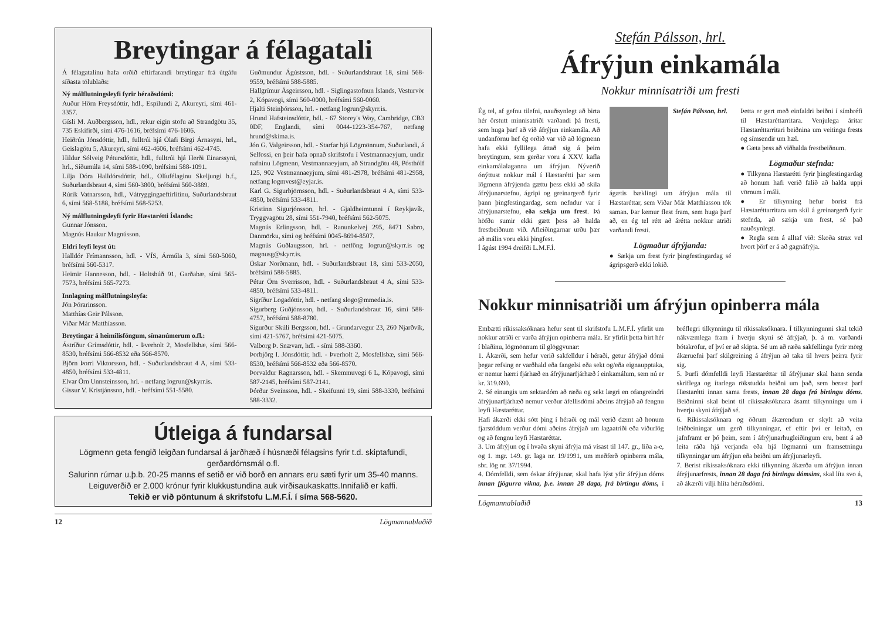Breytingar á félagatali
Á félagatalinu hafa orðið eftirfarandi breytingar frá útgáfu síðasta tölublaðs:
Ný málflutningsleyfi fyrir héraðsdómi:
Auður Hörn Freysdóttir, hdl., Espilundi 2, Akureyri, sími 461-3357.
Gísli M. Auðbergsson, hdl., rekur eigin stofu að Strandgötu 35, 735 Eskifirði, sími 476-1616, bréfsími 476-1606.
Heiðrún Jónsdóttir, hdl., fulltrúi hjá Ólafi Birgi Árnasyni, hrl., Geislagötu 5, Akureyri, sími 462-4606, bréfsími 462-4745.
Hildur Sólveig Pétursdóttir, hdl., fulltrúi hjá Herði Einarssyni, hrl., Síðumúla 14, sími 588-1090, bréfsími 588-1091.
Lilja Dóra Halldórsdóttir, hdl., Olíufélaginu Skeljungi h.f., Suðurlandsbraut 4, sími 560-3800, bréfsími 560-3889.
Rúrik Vatnarsson, hdl., Vátryggingaeftirlitinu, Suðurlandsbraut 6, sími 568-5188, bréfsími 568-5253.
Ný málflutningsleyfi fyrir Hæstarétti Íslands:
Gunnar Jónsson.
Magnús Haukur Magnússon.
Eldri leyfi leyst út:
Halldór Frímannsson, hdl. - VÍS, Ármúla 3, sími 560-5060, bréfsími 560-5317.
Heimir Hannesson, hdl. - Holtsbúð 91, Garðabæ, sími 565-7573, bréfsími 565-7273.
Innlagning málflutningsleyfa:
Jón Þórarinsson.
Matthías Geir Pálsson.
Viðar Már Matthíasson.
Breytingar á heimilisföngum, símanúmerum o.fl.:
Ástríður Grímsdóttir, hdl. - Þverholt 2, Mosfellsbæ, sími 566-8530, bréfsími 566-8532 eða 566-8570.
Björn Þorri Viktorsson, hdl. - Suðurlandsbraut 4 A, sími 533-4850, bréfsími 533-4811.
Elvar Örn Unnsteinsson, hrl. - netfang logrun@skyrr.is.
Gissur V. Kristjánsson, hdl. - bréfsími 551-5580.
Guðmundur Ágústsson, hdl. - Suðurlandsbraut 18, sími 568-9559, bréfsími 588-5885.
Hallgrímur Ásgeirsson, hdl. - Siglingastofnun Íslands, Vesturvör 2, Kópavogi, sími 560-0000, bréfsími 560-0060.
Hjalti Steinþórsson, hrl. - netfang logrun@skyrr.is.
Hrund Hafsteinsdóttir, hdl. - 67 Storey's Way, Cambridge, CB3 0DF, Englandi, sími 0044-1223-354-767, netfang hrund@skima.is.
Jón G. Valgeirsson, hdl. - Starfar hjá Lögmönnum, Suðurlandi, á Selfossi, en þeir hafa opnað skrifstofu í Vestmannaeyjum, undir nafninu Lögmenn, Vestmannaeyjum, að Strandgötu 48, Pósthólf 125, 902 Vestmannaeyjum, sími 481-2978, bréfsími 481-2958, netfang logmvest@eyjar.is.
Karl G. Sigurbjörnsson, hdl. - Suðurlandsbraut 4 A, sími 533-4850, bréfsími 533-4811.
Kristinn Sigurjónsson, hrl. - Gjaldheimtunni í Reykjavík, Tryggvagötu 28, sími 551-7940, bréfsími 562-5075.
Magnús Erlingsson, hdl. - Ranunkelvej 295, 8471 Sabro, Danmörku, sími og bréfsími 0045-8694-8507.
Magnús Guðlaugsson, hrl. - netföng logrun@skyrr.is og magnusg@skyrr.is.
Óskar Norðmann, hdl. - Suðurlandsbraut 18, sími 533-2050, bréfsími 588-5885.
Pétur Örn Sverrisson, hdl. - Suðurlandsbraut 4 A, sími 533-4850, bréfsími 533-4811.
Sigríður Logadóttir, hdl. - netfang slogo@mmedia.is.
Sigurberg Guðjónsson, hdl. - Suðurlandsbraut 16, sími 588-4757, bréfsími 588-8780.
Sigurður Skúli Bergsson, hdl. - Grundarvegur 23, 260 Njarðvík, sími 421-5767, bréfsími 421-5075.
Valborg Þ. Snævarr, hdl. - sími 588-3360.
Þorbjörg I. Jónsdóttir, hdl. - Þverholt 2, Mosfellsbæ, sími 566-8530, bréfsími 566-8532 eða 566-8570.
Þorvaldur Ragnarsson, hdl. - Skemmuvegi 6 L, Kópavogi, sími 587-2145, bréfsími 587-2141.
Þórður Sveinsson, hdl. - Skeifunni 19, sími 588-3330, bréfsími 588-3332.
Útleiga á fundarsal
Lögmenn geta fengið leigðan fundarsal á jarðhæð í húsnæði félagsins fyrir t.d. skiptafundi, gerðardómsmál o.fl.
Salurinn rúmar u.þ.b. 20-25 manns ef setið er við borð en annars eru sæti fyrir um 35-40 manns.
Leiguverðið er 2.000 krónur fyrir klukkustundina auk virðisaukaskatts.Innifalið er kaffi.
Tekið er við pöntunum á skrifstofu L.M.F.Í. í síma 568-5620.
12 Lögmannablaðið
Stefán Pálsson, hrl.
Áfrýjun einkamála
Nokkur minnisatriði um fresti
Ég tel, af gefnu tilefni, nauðsynlegt að birta hér örstutt minnisatriði varðandi þá fresti, sem huga þarf að við áfrýjun einkamála. Að undanförnu hef ég orðið var við að lögmenn hafa ekki fyllilega áttað sig á þeim breytingum, sem gerðar voru á XXV. kafla einkamálalaganna um áfrýjun. Nýverið ónýttust nokkur mál í Hæstarétti þar sem lögmenn áfrýjenda gættu þess ekki að skila áfrýjunarstefnu, ágripi og greinargerð fyrir þann þingfestingardag, sem nefndur var í áfrýjunarstefnu, eða sækja um frest. Þá höfðu sumir ekki gætt þess að halda frestbeiðnum við. Afleiðingarnar urðu þær að málin voru ekki þingfest.
Í ágúst 1994 dreifði L.M.F.Í.
Stefán Pálsson, hrl.
ágætis bæklingi um áfrýjun mála til Hæstaréttar, sem Viðar Már Matthíasson tók saman. Þar kemur flest fram, sem huga þarf að, en ég tel rétt að árétta nokkur atriði varðandi fresti.
Lögmaður áfrýjanda:
● Sækja um frest fyrir þingfestingardag sé ágripsgerð ekki lokið.
Þetta er gert með einfaldri beiðni í símbréfi til Hæstaréttarritara. Venjulega áritar Hæstaréttarritari beiðnina um veitingu frests og símsendir um hæl.
● Gæta þess að viðhalda frestbeiðnum.
Lögmaður stefnda:
● Tilkynna Hæstarétti fyrir þingfestingardag að honum hafi verið falið að halda uppi vörnum í máli.
● Er tilkynning hefur borist frá Hæstaréttarritara um skil á greinargerð fyrir stefnda, að sækja um frest, sé það nauðsynlegt.
● Regla sem á alltaf við: Skoða strax vel hvort þörf er á að gagnáfrýja.
Nokkur minnisatriði um áfrýjun opinberra mála
Embætti ríkissaksóknara hefur sent til skrifstofu L.M.F.Í. yfirlit um nokkur atriði er varða áfrýjun opinberra mála. Er yfirlit þetta birt hér í blaðinu, lögmönnum til glöggvunar:
1. Ákærði, sem hefur verið sakfelldur í héraði, getur áfrýjað dómi þegar refsing er varðhald eða fangelsi eða sekt og/eða eignaupptaka, er nemur hærri fjárhæð en áfrýjunarfjárhæð í einkamálum, sem nú er kr. 319.690.
2. Sé einungis um sektardóm að ræða og sekt lægri en ofangreindri áfrýjunarfjárhæð nemur verður áfellisdómi aðeins áfrýjað að fengnu leyfi Hæstaréttar.
Hafi ákærði ekki sótt þing í héraði og mál verið dæmt að honum fjarstöddum verður dómi aðeins áfrýjað um lagaatriði eða viðurlög og að fengnu leyfi Hæstaréttar.
3. Um áfrýjun og í hvaða skyni áfrýja má vísast til 147. gr., liða a-e, og 1. mgr. 149. gr. laga nr. 19/1991, um meðferð opinberra mála, sbr. lög nr. 37/1994.
4. Dómfelldi, sem óskar áfrýjunar, skal hafa lýst yfir áfrýjun dóms innan fjögurra vikna, þ.e. innan 28 daga, frá birtingu dóms, í bréflegri tilkynningu til ríkissaksóknara. Í tilkynningunni skal tekið nákvæmlega fram í hverju skyni sé áfrýjað, þ. á m. varðandi bótakröfur, ef því er að skipta. Sé um að ræða sakfellingu fyrir mörg ákæruefni þarf skilgreining á áfrýjun að taka til hvers þeirra fyrir sig.
5. Þurfi dómfelldi leyfi Hæstaréttar til áfrýjunar skal hann senda skriflega og ítarlega rökstudda beiðni um það, sem berast þarf Hæstarétti innan sama frests, innan 28 daga frá birtingu dóms. Beiðninni skal beint til ríkissaksóknara ásamt tilkynningu um í hverju skyni áfrýjað sé.
6. Ríkissaksóknara og öðrum ákærendum er skylt að veita leiðbeiningar um gerð tilkynningar, ef eftir því er leitað, en jafnframt er þó þeim, sem í áfrýjunarhugleiðingum eru, bent á að leita ráða hjá verjanda eða hjá lögmanni um framsetningu tilkynningar um áfrýjun eða beiðni um áfrýjunarleyfi.
7. Berist ríkissaksóknara ekki tilkynning ákærða um áfrýjun innan áfrýjunarfrests, innan 28 daga frá birtingu dómsins, skal líta svo á, að ákærði vilji hlíta héraðsdómi.
Lögmannablaðið 13